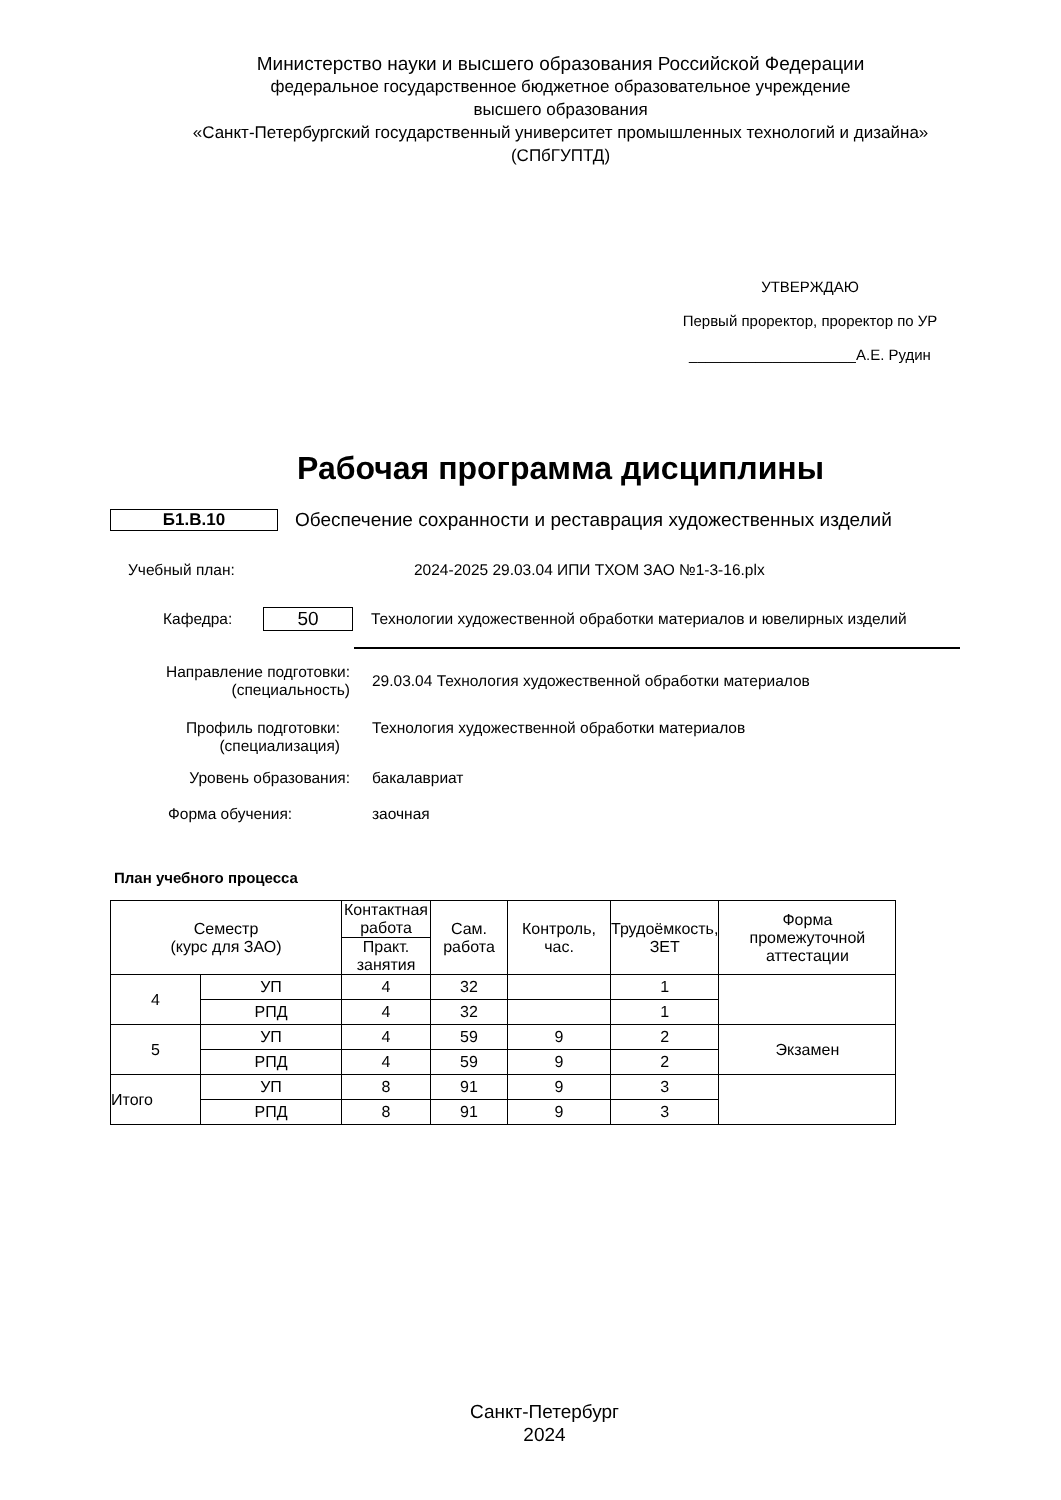Министерство науки и высшего образования Российской Федерации
федеральное государственное бюджетное образовательное учреждение
высшего образования
«Санкт-Петербургский государственный университет промышленных технологий и дизайна»
(СПбГУПТД)
УТВЕРЖДАЮ
Первый проректор, проректор по УР
____________________А.Е. Рудин
Рабочая программа дисциплины
Б1.В.10
Обеспечение сохранности и реставрация художественных изделий
Учебный план:
2024-2025 29.03.04 ИПИ ТХОМ ЗАО №1-3-16.plx
Кафедра:
50
Технологии художественной обработки материалов и ювелирных изделий
Направление подготовки:
(специальность)
29.03.04 Технология художественной обработки материалов
Профиль подготовки:
(специализация)
Технология художественной обработки материалов
Уровень образования: бакалавриат
Форма обучения: заочная
План учебного процесса
| Семестр (курс для ЗАО) | | Контактная работа | Сам. работа | Контроль, час. | Трудоёмкость, ЗЕТ | Форма промежуточной аттестации |
| --- | --- | --- | --- | --- | --- | --- |
| | | Практ. занятия | | | | |
| 4 | УП | 4 | 32 | | 1 | |
| | РПД | 4 | 32 | | 1 | |
| 5 | УП | 4 | 59 | 9 | 2 | Экзамен |
| | РПД | 4 | 59 | 9 | 2 | |
| Итого | УП | 8 | 91 | 9 | 3 | |
| | РПД | 8 | 91 | 9 | 3 | |
Санкт-Петербург
2024